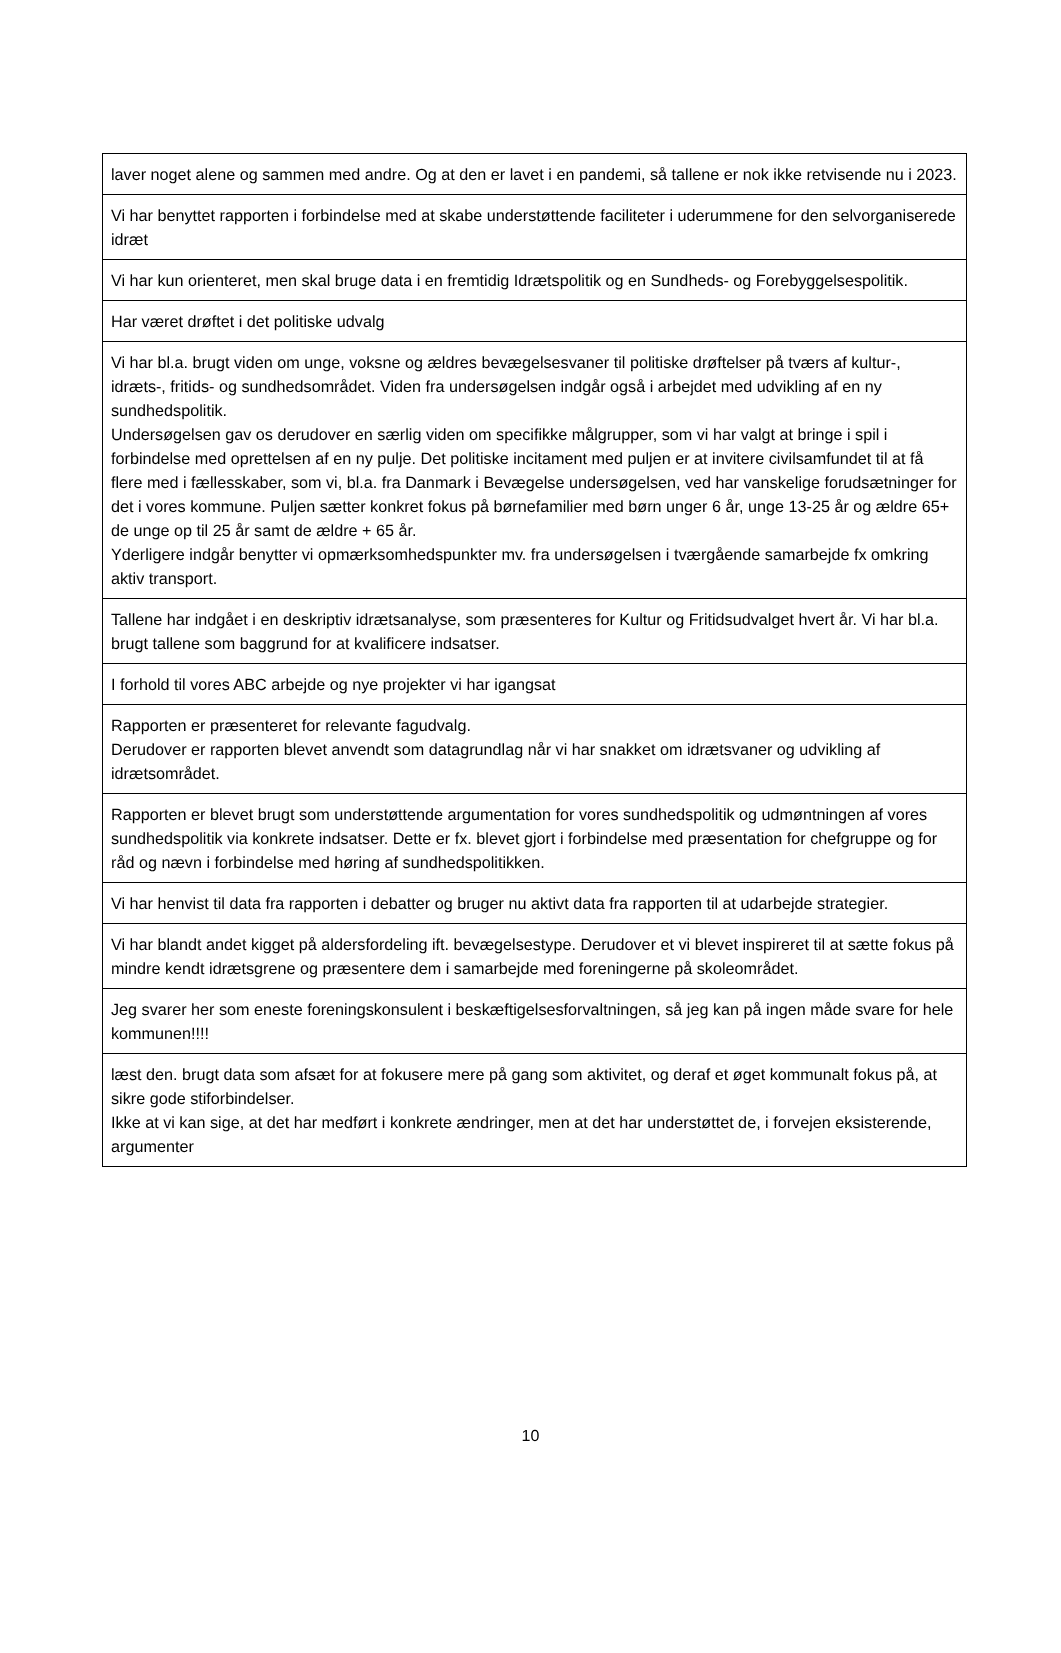| laver noget alene og sammen med andre. Og at den er lavet i en pandemi, så tallene er nok ikke retvisende nu i 2023. |
| Vi har benyttet rapporten i forbindelse med at skabe understøttende faciliteter i uderummene for den selvorganiserede idræt |
| Vi har kun orienteret, men skal bruge data i en fremtidig Idrætspolitik og en Sundheds- og Forebyggelsespolitik. |
| Har været drøftet i det politiske udvalg |
| Vi har bl.a. brugt viden om unge, voksne og ældres bevægelsesvaner til politiske drøftelser på tværs af kultur-, idræts-, fritids- og sundhedsområdet. Viden fra undersøgelsen indgår også i arbejdet med udvikling af en ny sundhedspolitik. Undersøgelsen gav os derudover en særlig viden om specifikke målgrupper, som vi har valgt at bringe i spil i forbindelse med oprettelsen af en ny pulje. Det politiske incitament med puljen er at invitere civilsamfundet til at få flere med i fællesskaber, som vi, bl.a. fra Danmark i Bevægelse undersøgelsen, ved har vanskelige forudsætninger for det i vores kommune. Puljen sætter konkret fokus på børnefamilier med børn unger 6 år, unge 13-25 år og ældre 65+ de unge op til 25 år samt de ældre + 65 år. Yderligere indgår benytter vi opmærksomhedspunkter mv. fra undersøgelsen i tværgående samarbejde fx omkring aktiv transport. |
| Tallene har indgået i en deskriptiv idrætsanalyse, som præsenteres for Kultur og Fritidsudvalget hvert år. Vi har bl.a. brugt tallene som baggrund for at kvalificere indsatser. |
| I forhold til vores ABC arbejde og nye projekter vi har igangsat |
| Rapporten er præsenteret for relevante fagudvalg. Derudover er rapporten blevet anvendt som datagrundlag når vi har snakket om idrætsvaner og udvikling af idrætsområdet. |
| Rapporten er blevet brugt som understøttende argumentation for vores sundhedspolitik og udmøntningen af vores sundhedspolitik via konkrete indsatser. Dette er fx. blevet gjort i forbindelse med præsentation for chefgruppe og for råd og nævn i forbindelse med høring af sundhedspolitikken. |
| Vi har henvist til data fra rapporten i debatter og bruger nu aktivt data fra rapporten til at udarbejde strategier. |
| Vi har blandt andet kigget på aldersfordeling ift. bevægelsestype. Derudover et vi blevet inspireret til at sætte fokus på mindre kendt idrætsgrene og præsentere dem i samarbejde med foreningerne på skoleområdet. |
| Jeg svarer her som eneste foreningskonsulent i beskæftigelsesforvaltningen, så jeg kan på ingen måde svare for hele kommunen!!!! |
| læst den. brugt data som afsæt for at fokusere mere på gang som aktivitet, og deraf et øget kommunalt fokus på, at sikre gode stiforbindelser. Ikke at vi kan sige, at det har medført i konkrete ændringer, men at det har understøttet de, i forvejen eksisterende, argumenter |
10